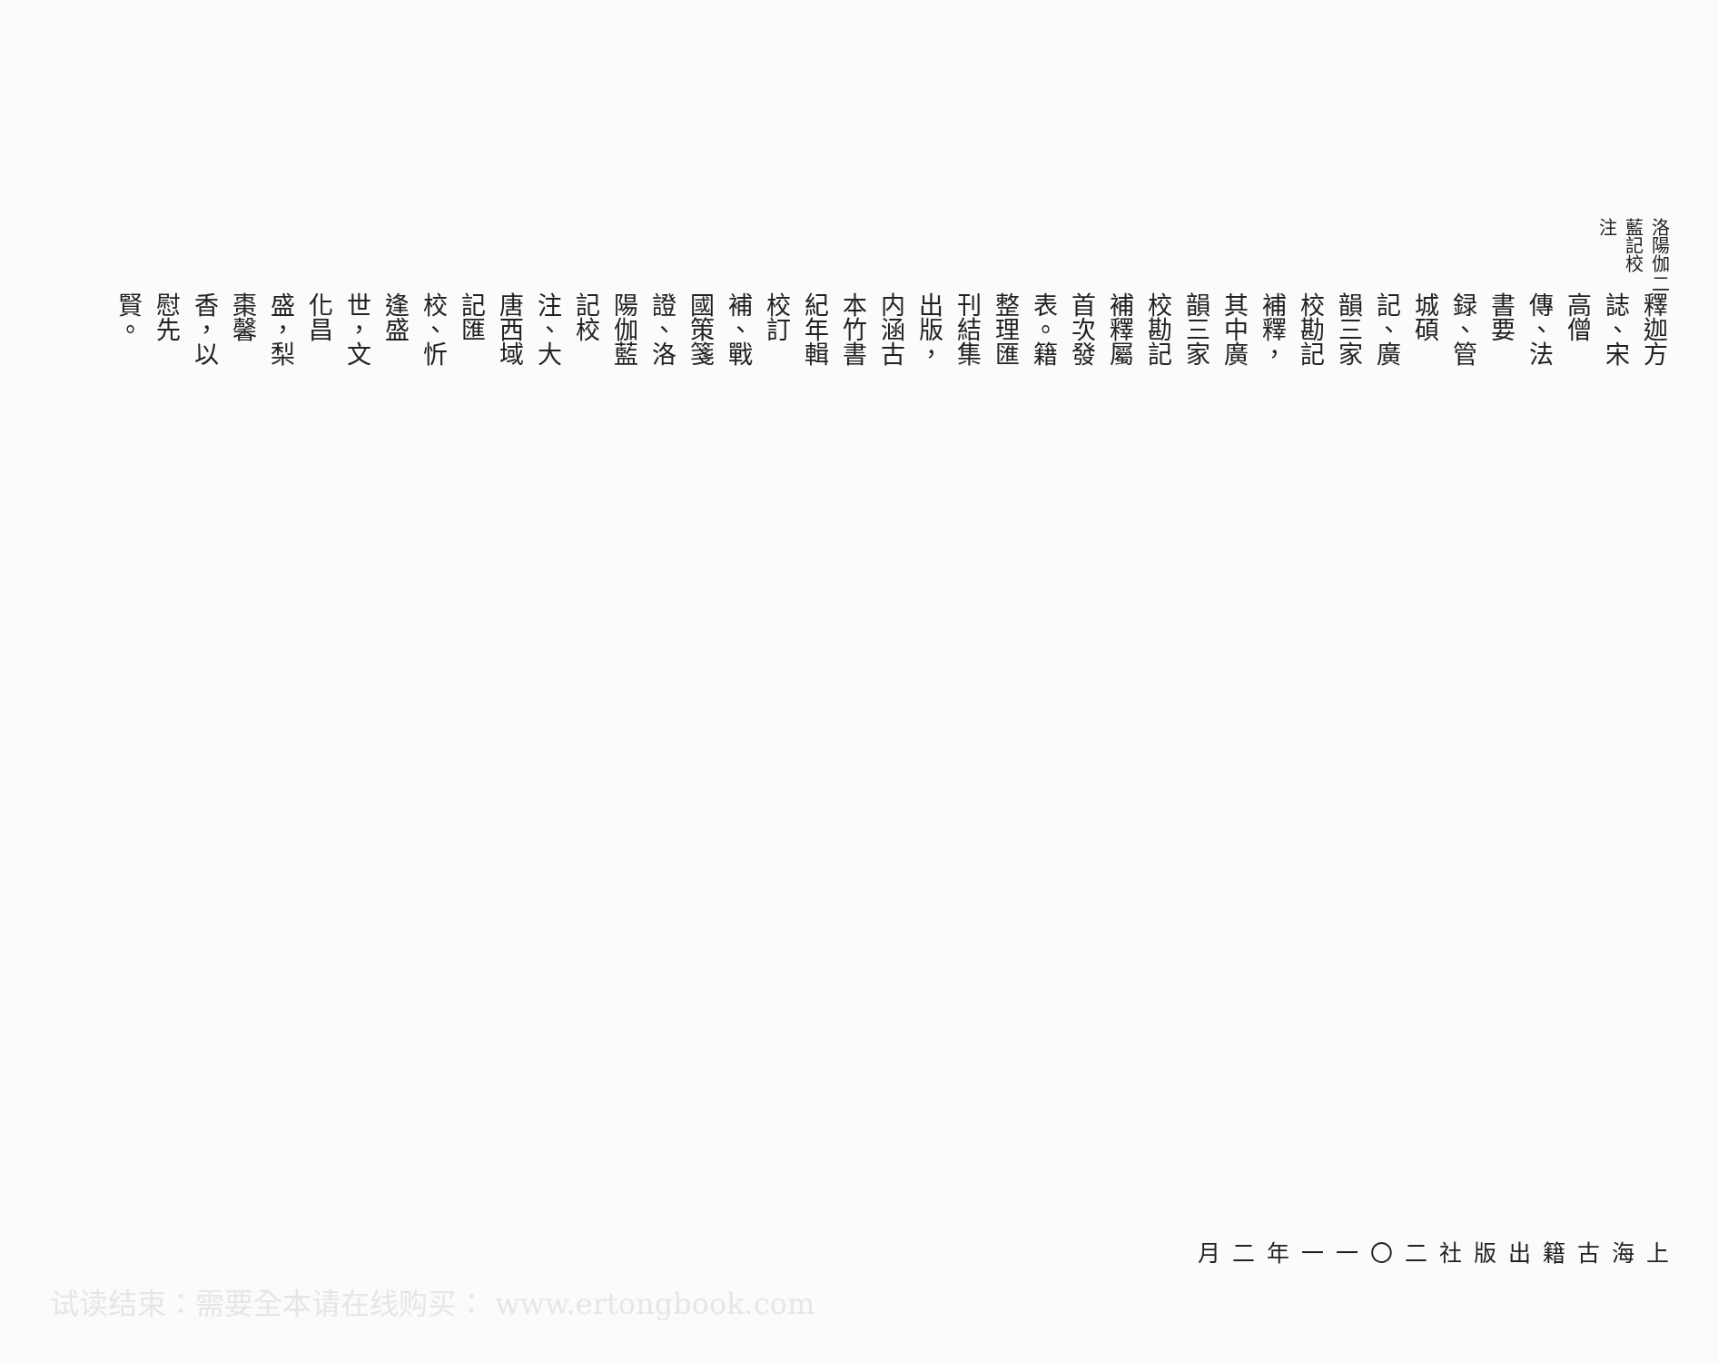洛陽伽藍記校注 二
釋迦方誌、宋高僧傳、法書要録、管城碩記、廣韻三家校勘記補釋，其中廣韻三家校勘記補釋屬首次發表。籍整理匯刊結集出版，内涵古本竹書紀年輯校訂補、戰國策箋證、洛陽伽藍記校注、大唐西域記匯校、忻逢盛世，文化昌盛，梨棗馨香，以慰先賢。
上海古籍出版社
二〇一一年二月
试读结束：需要全本请在线购买： www.ertongbook.com